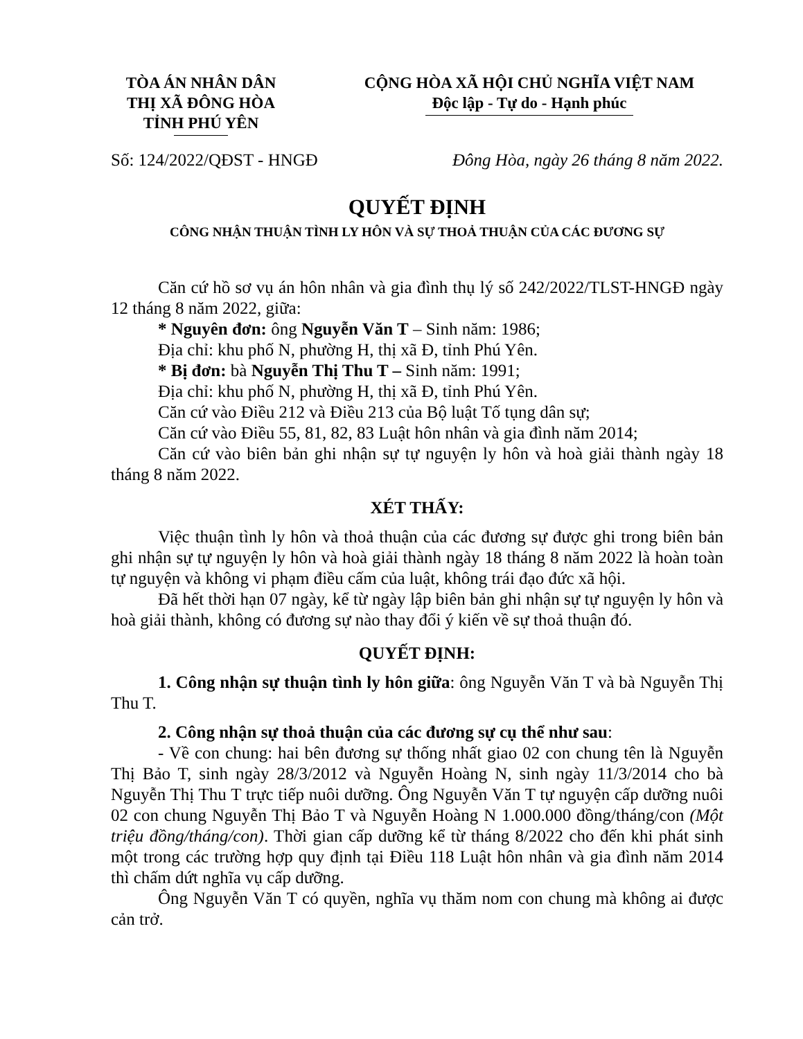TÒA ÁN NHÂN DÂN
THỊ XÃ ĐÔNG HÒA
TỈNH PHÚ YÊN
CỘNG HÒA XÃ HỘI CHỦ NGHĨA VIỆT NAM
Độc lập - Tự do - Hạnh phúc
Số: 124/2022/QĐST - HNGĐ Đông Hòa, ngày 26 tháng 8 năm 2022.
QUYẾT ĐỊNH
CÔNG NHẬN THUẬN TÌNH LY HÔN VÀ SỰ THOẢ THUẬN CỦA CÁC ĐƯƠNG SỰ
Căn cứ hồ sơ vụ án hôn nhân và gia đình thụ lý số 242/2022/TLST-HNGĐ ngày 12 tháng 8 năm 2022, giữa:
* Nguyên đơn: ông Nguyễn Văn T – Sinh năm: 1986;
Địa chỉ: khu phố N, phường H, thị xã Đ, tỉnh Phú Yên.
* Bị đơn: bà Nguyễn Thị Thu T – Sinh năm: 1991;
Địa chỉ: khu phố N, phường H, thị xã Đ, tỉnh Phú Yên.
Căn cứ vào Điều 212 và Điều 213 của Bộ luật Tố tụng dân sự;
Căn cứ vào Điều 55, 81, 82, 83 Luật hôn nhân và gia đình năm 2014;
Căn cứ vào biên bản ghi nhận sự tự nguyện ly hôn và hoà giải thành ngày 18 tháng 8 năm 2022.
XÉT THẤY:
Việc thuận tình ly hôn và thoả thuận của các đương sự được ghi trong biên bản ghi nhận sự tự nguyện ly hôn và hoà giải thành ngày 18 tháng 8 năm 2022 là hoàn toàn tự nguyện và không vi phạm điều cấm của luật, không trái đạo đức xã hội.
Đã hết thời hạn 07 ngày, kể từ ngày lập biên bản ghi nhận sự tự nguyện ly hôn và hoà giải thành, không có đương sự nào thay đổi ý kiến về sự thoả thuận đó.
QUYẾT ĐỊNH:
1. Công nhận sự thuận tình ly hôn giữa: ông Nguyễn Văn T và bà Nguyễn Thị Thu T.
2. Công nhận sự thoả thuận của các đương sự cụ thể như sau:
- Về con chung: hai bên đương sự thống nhất giao 02 con chung tên là Nguyễn Thị Bảo T, sinh ngày 28/3/2012 và Nguyễn Hoàng N, sinh ngày 11/3/2014 cho bà Nguyễn Thị Thu T trực tiếp nuôi dưỡng. Ông Nguyễn Văn T tự nguyện cấp dưỡng nuôi 02 con chung Nguyễn Thị Bảo T và Nguyễn Hoàng N 1.000.000 đồng/tháng/con (Một triệu đồng/tháng/con). Thời gian cấp dưỡng kể từ tháng 8/2022 cho đến khi phát sinh một trong các trường hợp quy định tại Điều 118 Luật hôn nhân và gia đình năm 2014 thì chấm dứt nghĩa vụ cấp dưỡng.
Ông Nguyễn Văn T có quyền, nghĩa vụ thăm nom con chung mà không ai được cản trở.